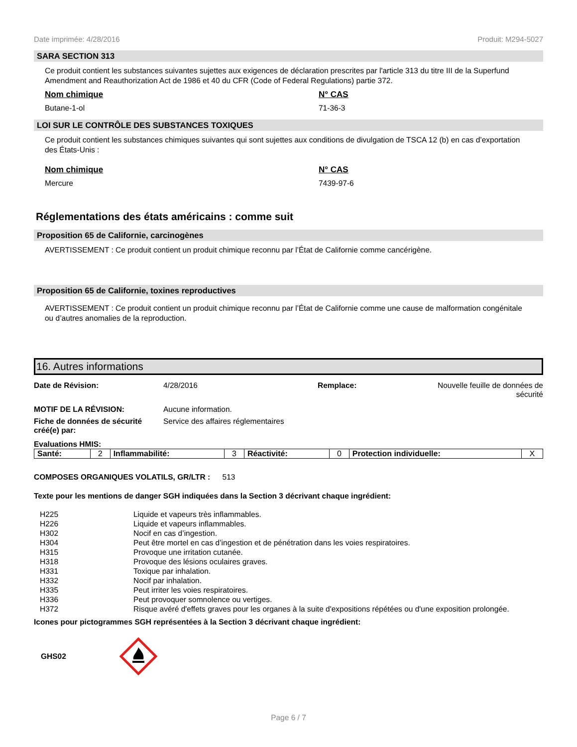Date imprimée: 4/28/2016 Produit: M294-5027
SARA SECTION 313
Ce produit contient les substances suivantes sujettes aux exigences de déclaration prescrites par l'article 313 du titre III de la Superfund Amendment and Reauthorization Act de 1986 et 40 du CFR (Code of Federal Regulations) partie 372.
Nom chimique N° CAS
Butane-1-ol 71-36-3
LOI SUR LE CONTRÔLE DES SUBSTANCES TOXIQUES
Ce produit contient les substances chimiques suivantes qui sont sujettes aux conditions de divulgation de TSCA 12 (b) en cas d’exportation des États-Unis :
Nom chimique N° CAS
Mercure 7439-97-6
Réglementations des états américains : comme suit
Proposition 65 de Californie, carcinogènes
AVERTISSEMENT : Ce produit contient un produit chimique reconnu par l’État de Californie comme cancérigène.
Proposition 65 de Californie, toxines reproductives
AVERTISSEMENT : Ce produit contient un produit chimique reconnu par l’État de Californie comme une cause de malformation congénitale ou d’autres anomalies de la reproduction.
16. Autres informations
Date de Révision: 4/28/2016 Remplace: Nouvelle feuille de données de sécurité
MOTIF DE LA RÉVISION: Aucune information.
Fiche de données de sécurité créé(e) par:
Service des affaires réglementaires
Evaluations HMIS:
| Santé: | 2 | Inflammabilité: | 3 | Réactivité: | 0 | Protection individuelle: | X |
COMPOSES ORGANIQUES VOLATILS, GR/LTR : 513
Texte pour les mentions de danger SGH indiquées dans la Section 3 décrivant chaque ingrédient:
| H225 | Liquide et vapeurs très inflammables. |
| H226 | Liquide et vapeurs inflammables. |
| H302 | Nocif en cas d’ingestion. |
| H304 | Peut être mortel en cas d’ingestion et de pénétration dans les voies respiratoires. |
| H315 | Provoque une irritation cutanée. |
| H318 | Provoque des lésions oculaires graves. |
| H331 | Toxique par inhalation. |
| H332 | Nocif par inhalation. |
| H335 | Peut irriter les voies respiratoires. |
| H336 | Peut provoquer somnolence ou vertiges. |
| H372 | Risque avéré d'effets graves pour les organes à la suite d'expositions répétées ou d'une exposition prolongée. |
Icones pour pictogrammes SGH représentées à la Section 3 décrivant chaque ingrédient:
GHS02
Page 6 / 7